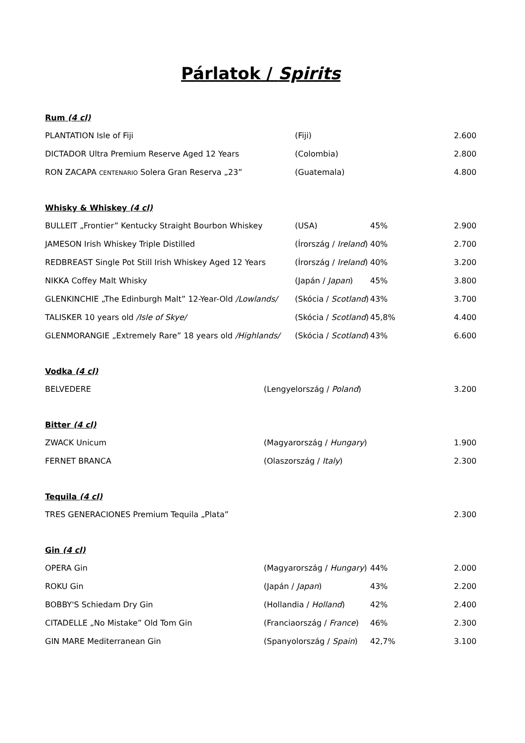Párlatok / Spirits
Rum (4 cl)
| PLANTATION Isle of Fiji | (Fiji) | | 2.600 |
| DICTADOR Ultra Premium Reserve Aged 12 Years | (Colombia) | | 2.800 |
| RON ZACAPA CENTENARIO Solera Gran Reserva „23” | (Guatemala) | | 4.800 |
Whisky & Whiskey (4 cl)
| BULLEIT „Frontier” Kentucky Straight Bourbon Whiskey | (USA) | 45% | 2.900 |
| JAMESON Irish Whiskey Triple Distilled | (Írország / Ireland ) | 40% | 2.700 |
| REDBREAST Single Pot Still Irish Whiskey Aged 12 Years | (Írország / Ireland ) | 40% | 3.200 |
| NIKKA Coffey Malt Whisky | (Japán / Japan ) | 45% | 3.800 |
| GLENKINCHIE „The Edinburgh Malt” 12-Year-Old /Lowlands/ | (Skócia / Scotland ) | 43% | 3.700 |
| TALISKER 10 years old /Isle of Skye/ | (Skócia / Scotland ) | 45,8% | 4.400 |
| GLENMORANGIE „Extremely Rare” 18 years old /Highlands/ | (Skócia / Scotland ) | 43% | 6.600 |
Vodka (4 cl)
| BELVEDERE | (Lengyelország / Poland ) | | 3.200 |
Bitter (4 cl)
| ZWACK Unicum | (Magyarország / Hungary ) | | 1.900 |
| FERNET BRANCA | (Olaszország / Italy ) | | 2.300 |
Tequila (4 cl)
| TRES GENERACIONES Premium Tequila „Plata” | | | 2.300 |
Gin (4 cl)
| OPERA Gin | (Magyarország / Hungary ) | 44% | 2.000 |
| ROKU Gin | (Japán / Japan ) | 43% | 2.200 |
| BOBBY'S Schiedam Dry Gin | (Hollandia / Holland ) | 42% | 2.400 |
| CITADELLE „No Mistake” Old Tom Gin | (Franciaország / France ) | 46% | 2.300 |
| GIN MARE Mediterranean Gin | (Spanyolország / Spain ) | 42,7% | 3.100 |